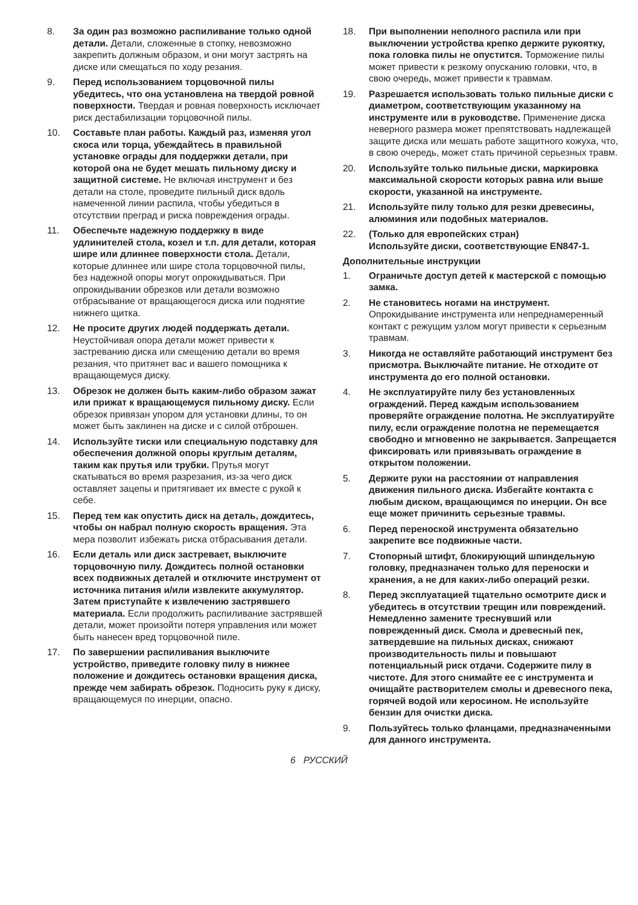8. За один раз возможно распиливание только одной детали. Детали, сложенные в стопку, невозможно закрепить должным образом, и они могут застрять на диске или смещаться по ходу резания.
9. Перед использованием торцовочной пилы убедитесь, что она установлена на твердой ровной поверхности. Твердая и ровная поверхность исключает риск дестабилизации торцовочной пилы.
10. Составьте план работы. Каждый раз, изменяя угол скоса или торца, убеждайтесь в правильной установке ограды для поддержки детали, при которой она не будет мешать пильному диску и защитной системе. Не включая инструмент и без детали на столе, проведите пильный диск вдоль намеченной линии распила, чтобы убедиться в отсутствии преград и риска повреждения ограды.
11. Обеспечьте надежную поддержку в виде удлинителей стола, козел и т.п. для детали, которая шире или длиннее поверхности стола. Детали, которые длиннее или шире стола торцовочной пилы, без надежной опоры могут опрокидываться. При опрокидывании обрезков или детали возможно отбрасывание от вращающегося диска или поднятие нижнего щитка.
12. Не просите других людей поддержать детали. Неустойчивая опора детали может привести к застреванию диска или смещению детали во время резания, что притянет вас и вашего помощника к вращающемуся диску.
13. Обрезок не должен быть каким-либо образом зажат или прижат к вращающемуся пильному диску. Если обрезок привязан упором для установки длины, то он может быть заклинен на диске и с силой отброшен.
14. Используйте тиски или специальную подставку для обеспечения должной опоры круглым деталям, таким как прутья или трубки. Прутья могут скатываться во время разрезания, из-за чего диск оставляет зацепы и притягивает их вместе с рукой к себе.
15. Перед тем как опустить диск на деталь, дождитесь, чтобы он набрал полную скорость вращения. Эта мера позволит избежать риска отбрасывания детали.
16. Если деталь или диск застревает, выключите торцовочную пилу. Дождитесь полной остановки всех подвижных деталей и отключите инструмент от источника питания и/или извлеките аккумулятор. Затем приступайте к извлечению застрявшего материала. Если продолжить распиливание застрявшей детали, может произойти потеря управления или может быть нанесен вред торцовочной пиле.
17. По завершении распиливания выключите устройство, приведите головку пилу в нижнее положение и дождитесь остановки вращения диска, прежде чем забирать обрезок. Подносить руку к диску, вращающемуся по инерции, опасно.
18. При выполнении неполного распила или при выключении устройства крепко держите рукоятку, пока головка пилы не опустится. Торможение пилы может привести к резкому опусканию головки, что, в свою очередь, может привести к травмам.
19. Разрешается использовать только пильные диски с диаметром, соответствующим указанному на инструменте или в руководстве. Применение диска неверного размера может препятствовать надлежащей защите диска или мешать работе защитного кожуха, что, в свою очередь, может стать причиной серьезных травм.
20. Используйте только пильные диски, маркировка максимальной скорости которых равна или выше скорости, указанной на инструменте.
21. Используйте пилу только для резки древесины, алюминия или подобных материалов.
22. (Только для европейских стран)
Используйте диски, соответствующие EN847-1.
Дополнительные инструкции
1. Ограничьте доступ детей к мастерской с помощью замка.
2. Не становитесь ногами на инструмент. Опрокидывание инструмента или непреднамеренный контакт с режущим узлом могут привести к серьезным травмам.
3. Никогда не оставляйте работающий инструмент без присмотра. Выключайте питание. Не отходите от инструмента до его полной остановки.
4. Не эксплуатируйте пилу без установленных ограждений. Перед каждым использованием проверяйте ограждение полотна. Не эксплуатируйте пилу, если ограждение полотна не перемещается свободно и мгновенно не закрывается. Запрещается фиксировать или привязывать ограждение в открытом положении.
5. Держите руки на расстоянии от направления движения пильного диска. Избегайте контакта с любым диском, вращающимся по инерции. Он все еще может причинить серьезные травмы.
6. Перед переноской инструмента обязательно закрепите все подвижные части.
7. Стопорный штифт, блокирующий шпиндельную головку, предназначен только для переноски и хранения, а не для каких-либо операций резки.
8. Перед эксплуатацией тщательно осмотрите диск и убедитесь в отсутствии трещин или повреждений. Немедленно замените треснувший или поврежденный диск. Смола и древесный пек, затвердевшие на пильных дисках, снижают производительность пилы и повышают потенциальный риск отдачи. Содержите пилу в чистоте. Для этого снимайте ее с инструмента и очищайте растворителем смолы и древесного пека, горячей водой или керосином. Не используйте бензин для очистки диска.
9. Пользуйтесь только фланцами, предназначенными для данного инструмента.
6 РУССКИЙ